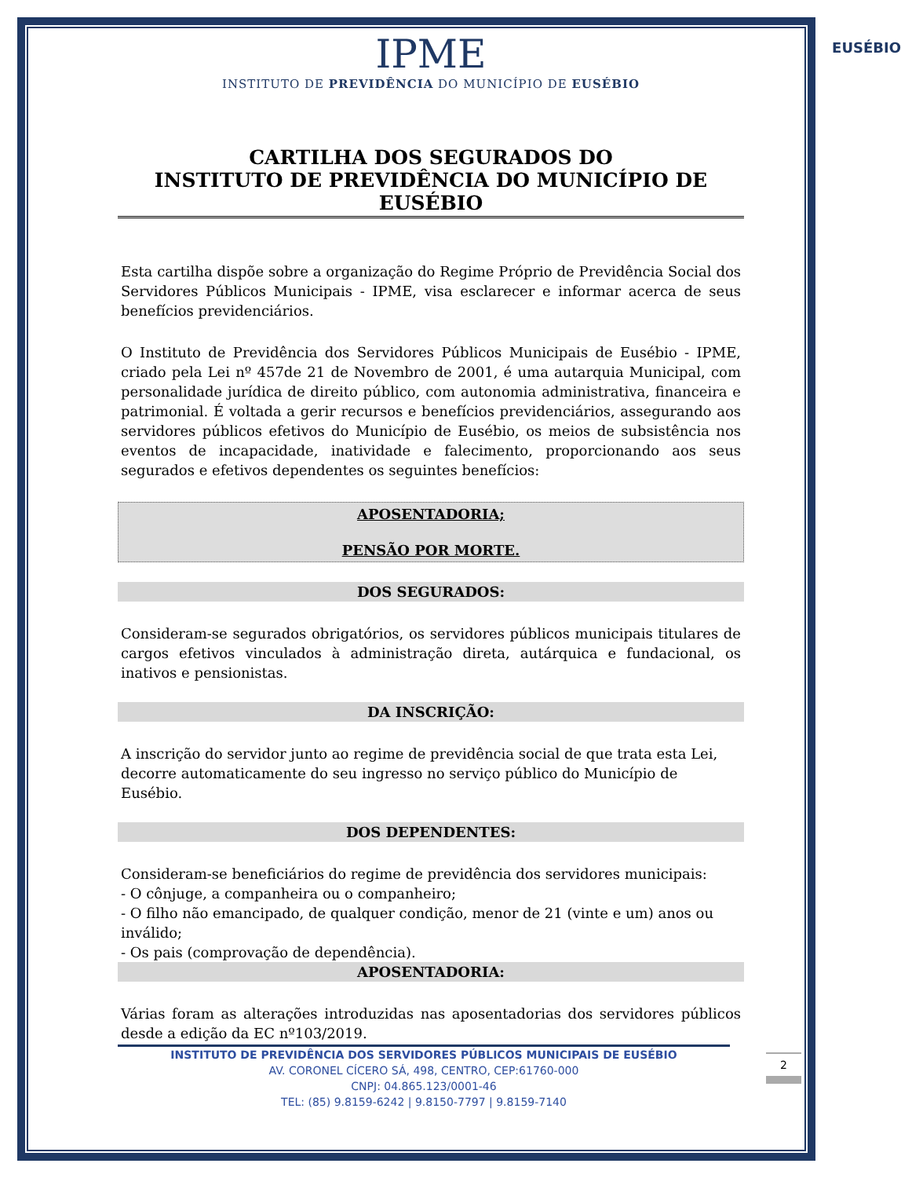EUSÉBIO
IPME
INSTITUTO DE PREVIDÊNCIA DO MUNICÍPIO DE EUSÉBIO
CARTILHA DOS SEGURADOS DO
INSTITUTO DE PREVIDÊNCIA DO MUNICÍPIO DE EUSÉBIO
Esta cartilha dispõe sobre a organização do Regime Próprio de Previdência Social dos Servidores Públicos Municipais - IPME, visa esclarecer e informar acerca de seus benefícios previdenciários.
O Instituto de Previdência dos Servidores Públicos Municipais de Eusébio - IPME, criado pela Lei nº 457de 21 de Novembro de 2001, é uma autarquia Municipal, com personalidade jurídica de direito público, com autonomia administrativa, financeira e patrimonial. É voltada a gerir recursos e benefícios previdenciários, assegurando aos servidores públicos efetivos do Município de Eusébio, os meios de subsistência nos eventos de incapacidade, inatividade e falecimento, proporcionando aos seus segurados e efetivos dependentes os seguintes benefícios:
APOSENTADORIA;
PENSÃO POR MORTE.
DOS SEGURADOS:
Consideram-se segurados obrigatórios, os servidores públicos municipais titulares de cargos efetivos vinculados à administração direta, autárquica e fundacional, os inativos e pensionistas.
DA INSCRIÇÃO:
A inscrição do servidor junto ao regime de previdência social de que trata esta Lei, decorre automaticamente do seu ingresso no serviço público do Município de Eusébio.
DOS DEPENDENTES:
Consideram-se beneficiários do regime de previdência dos servidores municipais:
- O cônjuge, a companheira ou o companheiro;
- O filho não emancipado, de qualquer condição, menor de 21 (vinte e um) anos ou inválido;
- Os pais (comprovação de dependência).
APOSENTADORIA:
Várias foram as alterações introduzidas nas aposentadorias dos servidores públicos desde a edição da EC nº103/2019.
INSTITUTO DE PREVIDÊNCIA DOS SERVIDORES PÚBLICOS MUNICIPAIS DE EUSÉBIO
AV. CORONEL CÍCERO SÁ, 498, CENTRO, CEP:61760-000
CNPJ: 04.865.123/0001-46
TEL: (85) 9.8159-6242 | 9.8150-7797 | 9.8159-7140
2